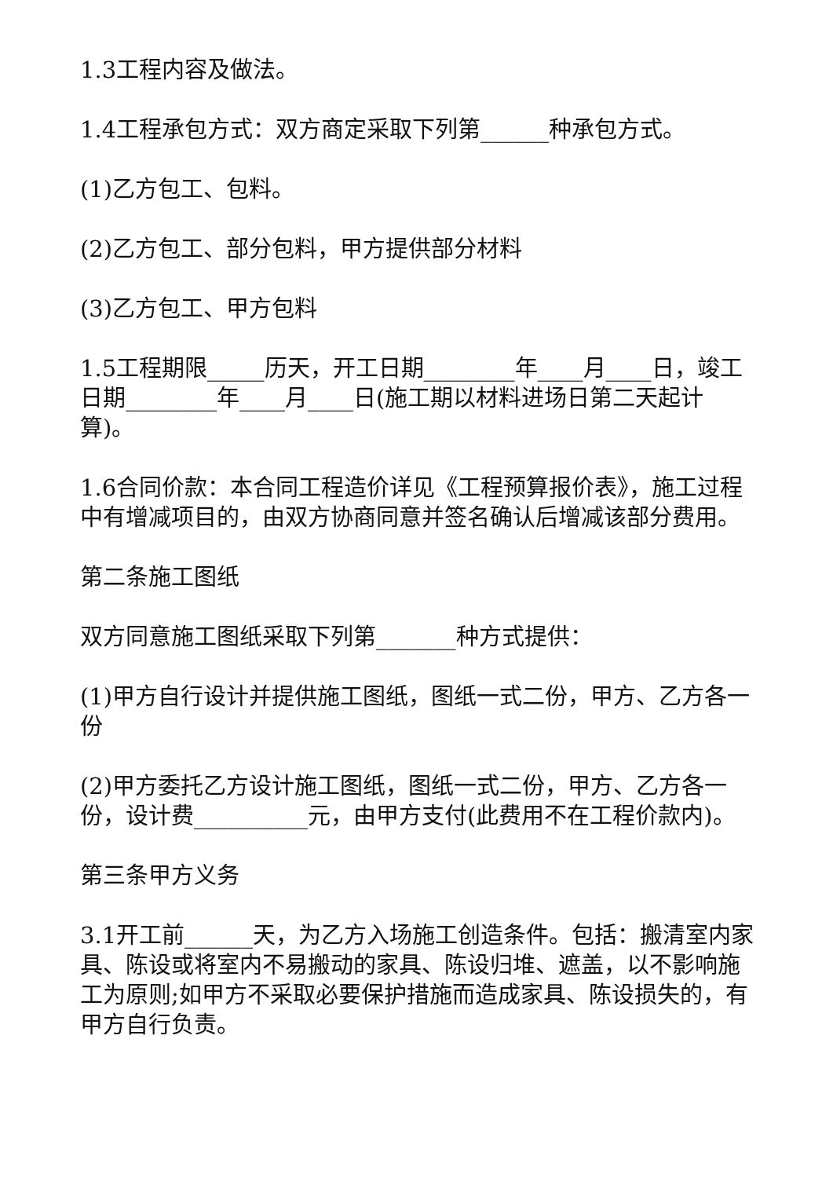1.3工程内容及做法。
1.4工程承包方式：双方商定采取下列第______种承包方式。
(1)乙方包工、包料。
(2)乙方包工、部分包料，甲方提供部分材料
(3)乙方包工、甲方包料
1.5工程期限_____历天，开工日期________年____月____日，竣工日期________年____月____日(施工期以材料进场日第二天起计算)。
1.6合同价款：本合同工程造价详见《工程预算报价表》，施工过程中有增减项目的，由双方协商同意并签名确认后增减该部分费用。
第二条施工图纸
双方同意施工图纸采取下列第_______种方式提供：
(1)甲方自行设计并提供施工图纸，图纸一式二份，甲方、乙方各一份
(2)甲方委托乙方设计施工图纸，图纸一式二份，甲方、乙方各一份，设计费__________元，由甲方支付(此费用不在工程价款内)。
第三条甲方义务
3.1开工前______天，为乙方入场施工创造条件。包括：搬清室内家具、陈设或将室内不易搬动的家具、陈设归堆、遮盖，以不影响施工为原则;如甲方不采取必要保护措施而造成家具、陈设损失的，有甲方自行负责。